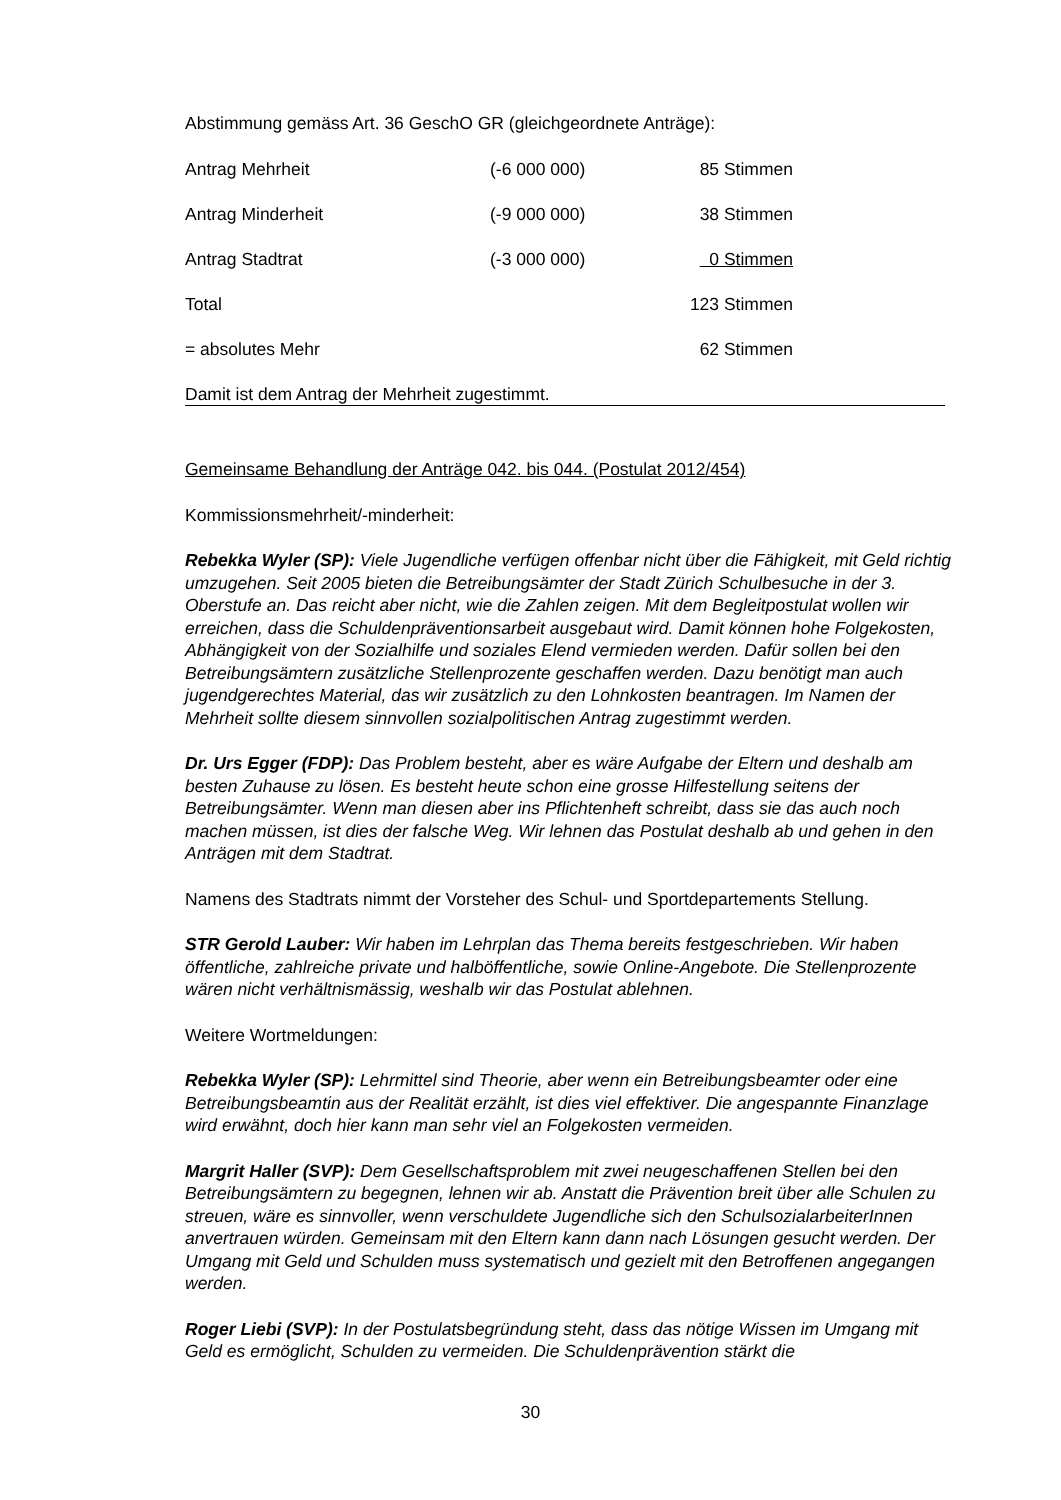Abstimmung gemäss Art. 36 GeschO GR (gleichgeordnete Anträge):
| Antrag Mehrheit | (-6 000 000) | 85 Stimmen |
| Antrag Minderheit | (-9 000 000) | 38 Stimmen |
| Antrag Stadtrat | (-3 000 000) | 0 Stimmen |
| Total | | 123 Stimmen |
| = absolutes Mehr | | 62 Stimmen |
Damit ist dem Antrag der Mehrheit zugestimmt.
Gemeinsame Behandlung der Anträge 042. bis 044. (Postulat 2012/454)
Kommissionsmehrheit/-minderheit:
Rebekka Wyler (SP): Viele Jugendliche verfügen offenbar nicht über die Fähigkeit, mit Geld richtig umzugehen. Seit 2005 bieten die Betreibungsämter der Stadt Zürich Schulbesuche in der 3. Oberstufe an. Das reicht aber nicht, wie die Zahlen zeigen. Mit dem Begleitpostulat wollen wir erreichen, dass die Schuldenpräventionsarbeit ausgebaut wird. Damit können hohe Folgekosten, Abhängigkeit von der Sozialhilfe und soziales Elend vermieden werden. Dafür sollen bei den Betreibungsämtern zusätzliche Stellenprozente geschaffen werden. Dazu benötigt man auch jugendgerechtes Material, das wir zusätzlich zu den Lohnkosten beantragen. Im Namen der Mehrheit sollte diesem sinnvollen sozialpolitischen Antrag zugestimmt werden.
Dr. Urs Egger (FDP): Das Problem besteht, aber es wäre Aufgabe der Eltern und deshalb am besten Zuhause zu lösen. Es besteht heute schon eine grosse Hilfestellung seitens der Betreibungsämter. Wenn man diesen aber ins Pflichtenheft schreibt, dass sie das auch noch machen müssen, ist dies der falsche Weg. Wir lehnen das Postulat deshalb ab und gehen in den Anträgen mit dem Stadtrat.
Namens des Stadtrats nimmt der Vorsteher des Schul- und Sportdepartements Stellung.
STR Gerold Lauber: Wir haben im Lehrplan das Thema bereits festgeschrieben. Wir haben öffentliche, zahlreiche private und halböffentliche, sowie Online-Angebote. Die Stellenprozente wären nicht verhältnismässig, weshalb wir das Postulat ablehnen.
Weitere Wortmeldungen:
Rebekka Wyler (SP): Lehrmittel sind Theorie, aber wenn ein Betreibungsbeamter oder eine Betreibungsbeamtin aus der Realität erzählt, ist dies viel effektiver. Die angespannte Finanzlage wird erwähnt, doch hier kann man sehr viel an Folgekosten vermeiden.
Margrit Haller (SVP): Dem Gesellschaftsproblem mit zwei neugeschaffenen Stellen bei den Betreibungsämtern zu begegnen, lehnen wir ab. Anstatt die Prävention breit über alle Schulen zu streuen, wäre es sinnvoller, wenn verschuldete Jugendliche sich den SchulsozialarbeiterInnen anvertrauen würden. Gemeinsam mit den Eltern kann dann nach Lösungen gesucht werden. Der Umgang mit Geld und Schulden muss systematisch und gezielt mit den Betroffenen angegangen werden.
Roger Liebi (SVP): In der Postulatsbegründung steht, dass das nötige Wissen im Umgang mit Geld es ermöglicht, Schulden zu vermeiden. Die Schuldenprävention stärkt die
30